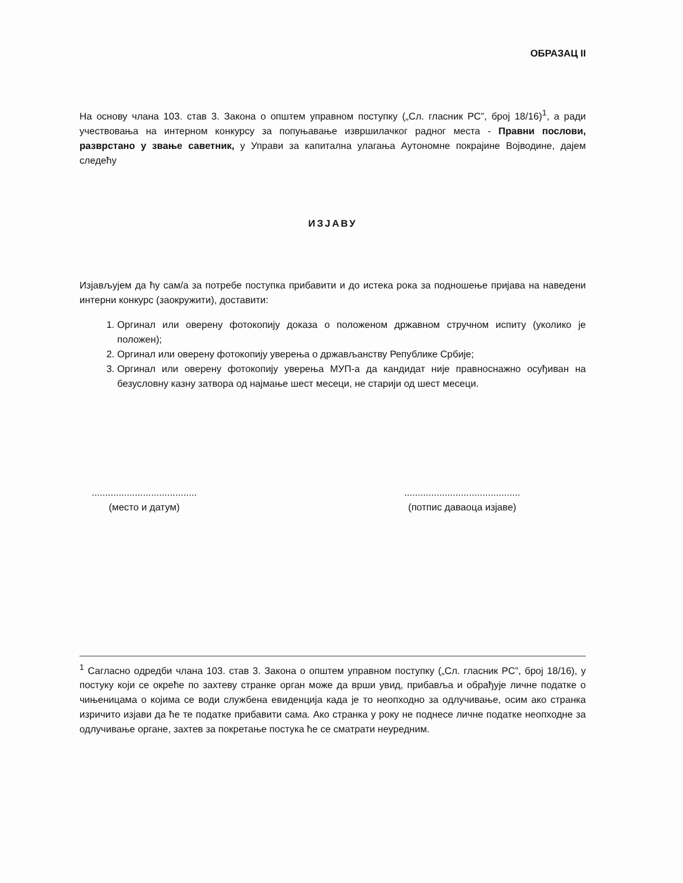ОБРАЗАЦ II
На основу члана 103. став 3. Закона о општем управном поступку („Сл. гласник РС”, број 18/16)<sup>1</sup>, а ради учествовања на интерном конкурсу за попуњавање извршилачког радног места - Правни послови, разврстано у звање саветник, у Управи за капитална улагања Аутономне покрајине Војводине, дајем следећу
ИЗЈАВУ
Изјављујем да ћу сам/а за потребе поступка прибавити и до истека рока за подношење пријава на наведени интерни конкурс (заокружити), доставити:
1. Оргинал или оверену фотокопију доказа о положеном државном стручном испиту (уколико је положен);
2. Оргинал или оверену фотокопију уверења о држављанству Републике Србије;
3. Оргинал или оверену фотокопију уверења МУП-а да кандидат није правноснажно осуђиван на безусловну казну затвора од најмање шест месеци, не старији од шест месеци.
.......................................
(место и датум)
...........................................
(потпис даваоца изјаве)
<sup>1</sup> Сагласно одредби члана 103. став 3. Закона о општем управном поступку („Сл. гласник РС”, број 18/16), у постуку који се окреће по захтеву странке орган може да врши увид, прибавља и обрађује личне податке о чињеницама о којима се води службена евиденција када је то неопходно за одлучивање, осим ако странка изричито изјави да ће те податке прибавити сама. Ако странка у року не поднесе личне податке неопходне за одлучивање органе, захтев за покретање постука ће се сматрати неуредним.